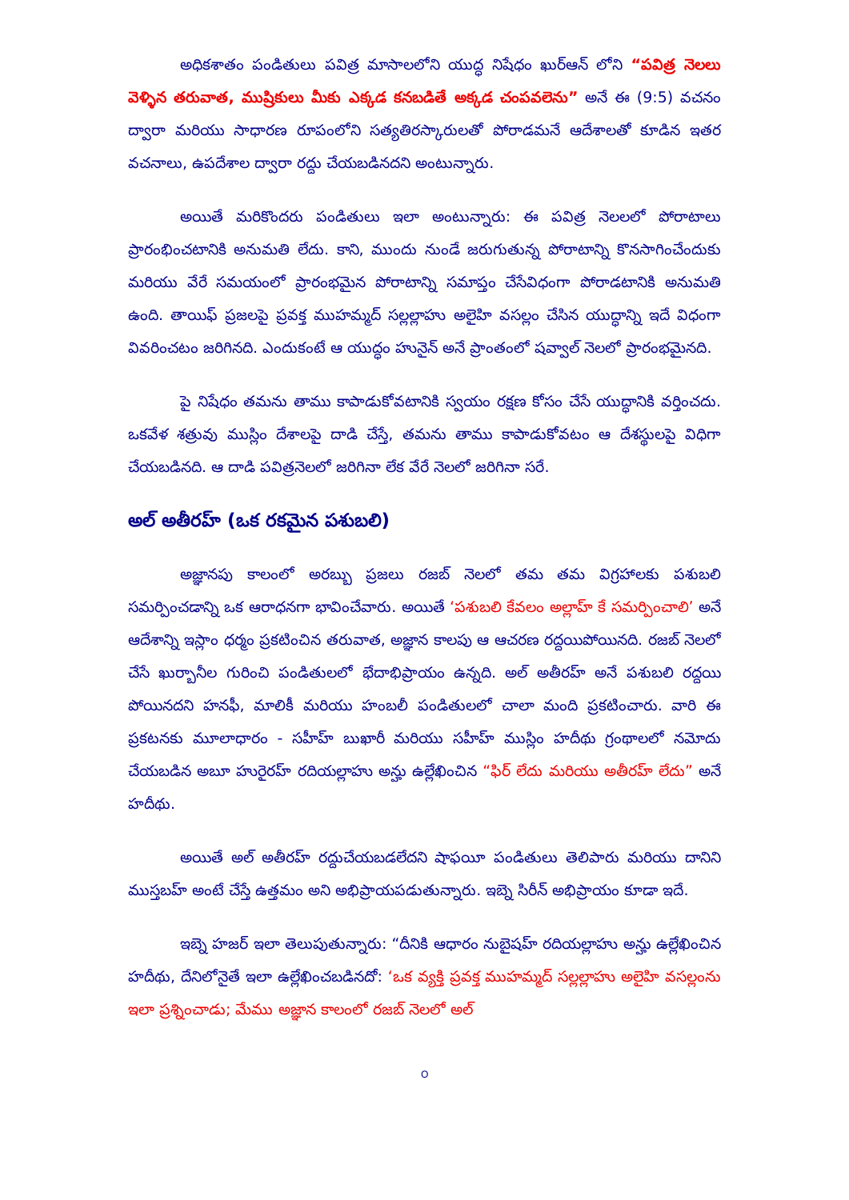అధికశాతం పండితులు పవిత్ర మాసాలలోని యుద్ధ నిషేధం ఖుర్ఆన్ లోని “పవిత్ర నెలలు వెళ్ళిన తరువాత, ముష్రికులు మీకు ఎక్కడ కనబడితే అక్కడ చంపవలెను” అనే ఈ (9:5) వచనం ద్వారా మరియు సాధారణ రూపంలోని సత్యతిరస్కారులతో పోరాడమనే ఆదేశాలతో కూడిన ఇతర వచనాలు, ఉపదేశాల ద్వారా రద్దు చేయబడినదని అంటున్నారు.
అయితే మరికొందరు పండితులు ఇలా అంటున్నారు: ఈ పవిత్ర నెలలలో పోరాటాలు ప్రారంభించటానికి అనుమతి లేదు. కాని, ముందు నుండే జరుగుతున్న పోరాటాన్ని కొనసాగించేందుకు మరియు వేరే సమయంలో ప్రారంభమైన పోరాటాన్ని సమాప్తం చేసేవిధంగా పోరాడటానికి అనుమతి ఉంది. తాయిఫ్ ప్రజలపై ప్రవక్త ముహమ్మద్ సల్లల్లాహు అలైహి వసల్లం చేసిన యుద్ధాన్ని ఇదే విధంగా వివరించటం జరిగినది. ఎందుకంటే ఆ యుద్ధం హునైన్ అనే ప్రాంతంలో షవ్వాల్ నెలలో ప్రారంభమైనది.
పై నిషేధం తమను తాము కాపాడుకోవటానికి స్వయం రక్షణ కోసం చేసే యుద్ధానికి వర్తించదు. ఒకవేళ శత్రువు ముస్లిం దేశాలపై దాడి చేస్తే, తమను తాము కాపాడుకోవటం ఆ దేశస్థులపై విధిగా చేయబడినది. ఆ దాడి పవిత్రనెలలో జరిగినా లేక వేరే నెలలో జరిగినా సరే.
అల్ అతీరహ్ (ఒక రకమైన పశుబలి)
అజ్ఞానపు కాలంలో అరబ్బు ప్రజలు రజబ్ నెలలో తమ తమ విగ్రహాలకు పశుబలి సమర్పించడాన్ని ఒక ఆరాధనగా భావించేవారు. అయితే ‘పశుబలి కేవలం అల్లాహ్ కే సమర్పించాలి’ అనే ఆదేశాన్ని ఇస్లాం ధర్మం ప్రకటించిన తరువాత, అజ్ఞాన కాలపు ఆ ఆచరణ రద్దయిపోయినది. రజబ్ నెలలో చేసే ఖుర్బానీల గురించి పండితులలో భేదాభిప్రాయం ఉన్నది. అల్ అతీరహ్ అనే పశుబలి రద్దయి పోయినదని హనఫీ, మాలికీ మరియు హంబలీ పండితులలో చాలా మంది ప్రకటించారు. వారి ఈ ప్రకటనకు మూలాధారం - సహీహ్ బుఖారీ మరియు సహీహ్ ముస్లిం హదీథు గ్రంథాలలో నమోదు చేయబడిన అబూ హురైరహ్ రదియల్లాహు అన్హు ఉల్లేఖించిన “ఫిర్ లేదు మరియు అతీరహ్ లేదు” అనే హదీథు.
అయితే అల్ అతీరహ్ రద్దుచేయబడలేదని షాఫయీ పండితులు తెలిపారు మరియు దానిని ముస్తబహ్ అంటే చేస్తే ఉత్తమం అని అభిప్రాయపడుతున్నారు. ఇబ్నె సిరీన్ అభిప్రాయం కూడా ఇదే.
ఇబ్నె హజర్ ఇలా తెలుపుతున్నారు: “దీనికి ఆధారం నుబైషహ్ రదియల్లాహు అన్హు ఉల్లేఖించిన హదీథు, దేనిలోనైతే ఇలా ఉల్లేఖించబడినదో: ‘ఒక వ్యక్తి ప్రవక్త ముహమ్మద్ సల్లల్లాహు అలైహి వసల్లంను ఇలా ప్రశ్నించాడు; మేము అజ్ఞాన కాలంలో రజబ్ నెలలో అల్
౦